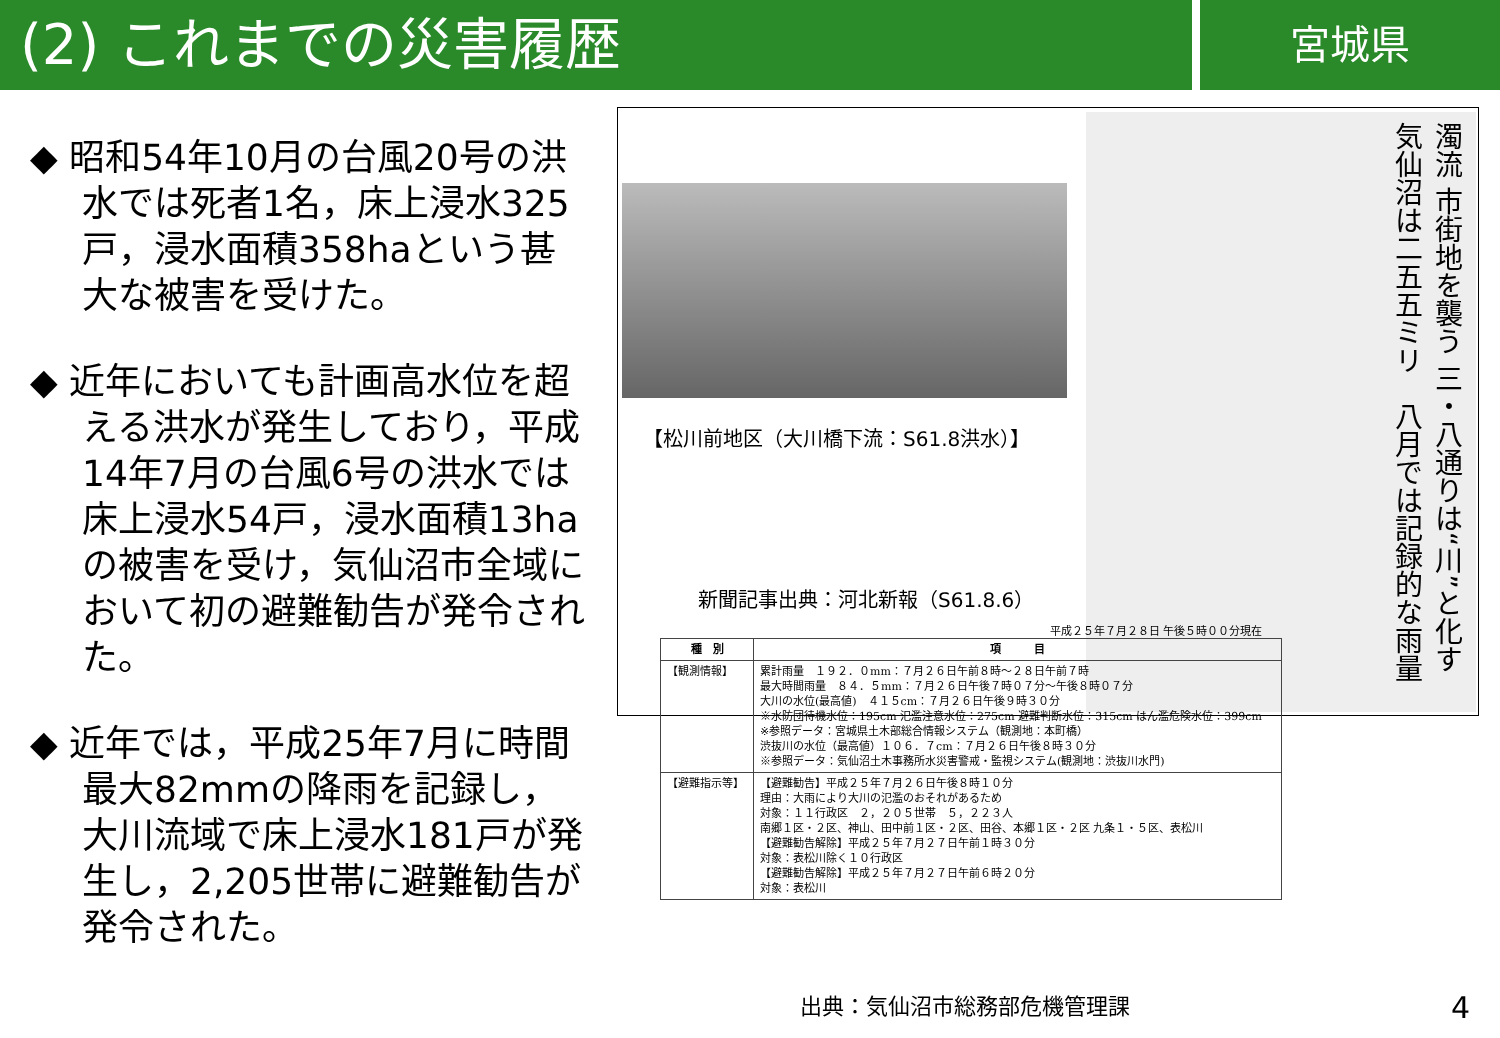(2) これまでの災害履歴
宮城県
◆ 昭和54年10月の台風20号の洪水では死者1名，床上浸水325戸，浸水面積358haという甚大な被害を受けた。
◆ 近年においても計画高水位を超える洪水が発生しており，平成14年7月の台風6号の洪水では床上浸水54戸，浸水面積13haの被害を受け，気仙沼市全域において初の避難勧告が発令された。
◆ 近年では，平成25年7月に時間最大82mmの降雨を記録し，大川流域で床上浸水181戸が発生し，2,205世帯に避難勧告が発令された。
濁流 市街地を襲う 三・八通りは“川”と化す　気仙沼は二五五ミリ　八月では記録的な雨量
【松川前地区（大川橋下流：S61.8洪水）】
新聞記事出典：河北新報（S61.8.6）
平成２５年７月２８日 午後５時００分現在
| 種 別 | 項 目 |
| --- | --- |
| 【観測情報】 | 累計雨量 １９２．０mm：７月２６日午前８時～２８日午前７時 最大時間雨量 ８４．５mm：７月２６日午後７時０７分～午後８時０７分 大川の水位(最高値) ４１５cm：７月２６日午後９時３０分 ※水防団待機水位：195cm 氾濫注意水位：275cm 避難判断水位：315cm はん濫危険水位：399cm ※参照データ：宮城県土木部総合情報システム（観測地：本町橋） 渋抜川の水位（最高値）１０６．７cm：７月２６日午後８時３０分 ※参照データ：気仙沼土木事務所水災害警戒・監視システム(観測地：渋抜川水門) |
| 【避難指示等】 | 【避難勧告】平成２５年７月２６日午後８時１０分 理由：大雨により大川の氾濫のおそれがあるため 対象：１１行政区 ２，２０５世帯 ５，２２３人 南郷１区・２区、神山、田中前１区・２区、田谷、本郷１区・２区 九条１・５区、表松川 【避難勧告解除】平成２５年７月２７日午前１時３０分 対象：表松川除く１０行政区 【避難勧告解除】平成２５年７月２７日午前６時２０分 対象：表松川 |
出典：気仙沼市総務部危機管理課 4